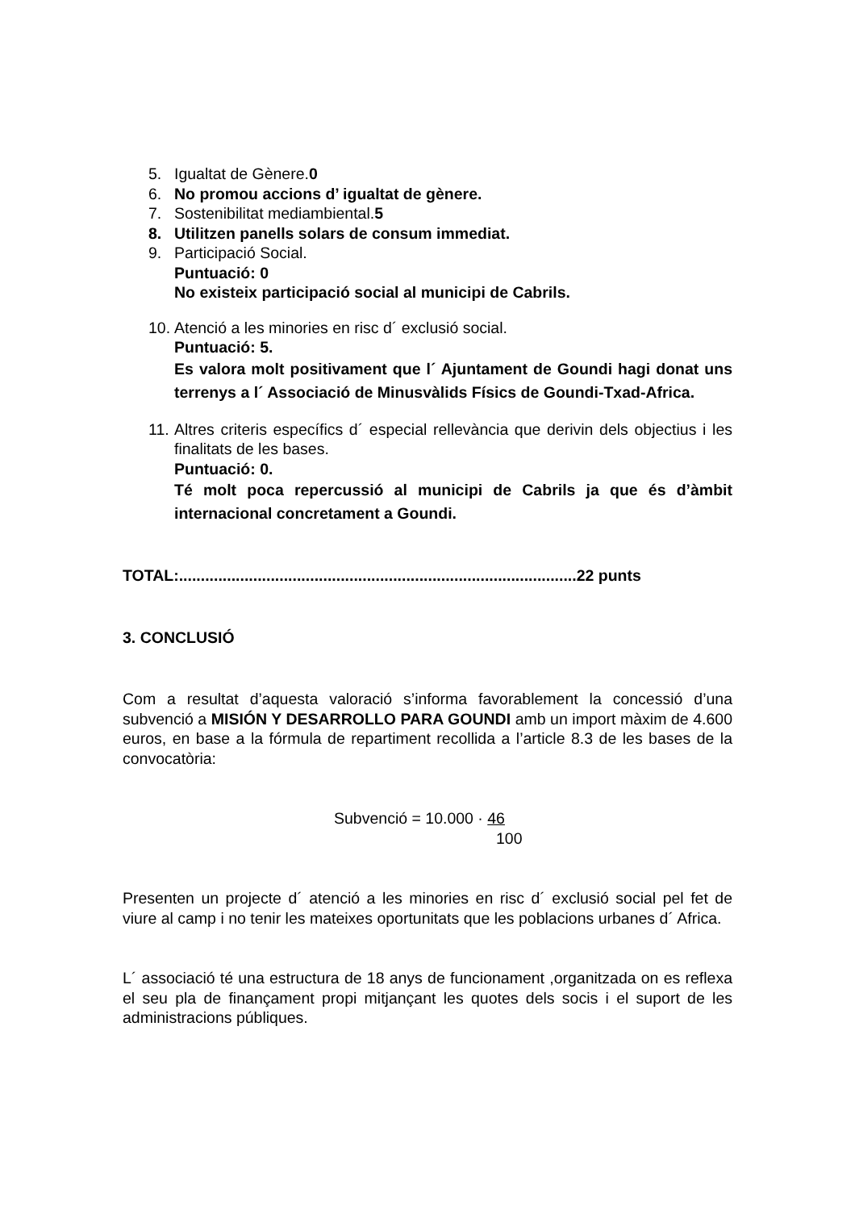5. Igualtat de Gènere.0
6. No promou accions d’ igualtat de gènere.
7. Sostenibilitat mediambiental.5
8. Utilitzen panells solars de consum immediat.
9. Participació Social.
Puntuació: 0
No existeix participació social al municipi de Cabrils.
10. Atenció a les minories en risc d´ exclusió social.
Puntuació: 5.
Es valora molt positivament que l´ Ajuntament de Goundi hagi donat uns terrenys a l´ Associació de Minusvàlids Físics de Goundi-Txad-Africa.
11. Altres criteris específics d´ especial rellevància que derivin dels objectius i les finalitats de les bases.
Puntuació: 0.
Té molt poca repercussió al municipi de Cabrils ja que és d’àmbit internacional concretament a Goundi.
TOTAL:...........................................................................................22 punts
3. CONCLUSIÓ
Com a resultat d’aquesta valoració s’informa favorablement la concessió d’una subvenció a MISIÓN Y DESARROLLO PARA GOUNDI amb un import màxim de 4.600 euros, en base a la fórmula de repartiment recollida a l’article 8.3 de les bases de la convocatòria:
Subvenció = 10.000 · 46
100
Presenten un projecte d´ atenció a les minories en risc d´ exclusió social pel fet de viure al camp i no tenir les mateixes oportunitats que les poblacions urbanes d´ Africa.
L´ associació té una estructura de 18 anys de funcionament ,organitzada on es reflexa el seu pla de finançament propi mitjançant les quotes dels socis i el suport de les administracions públiques.